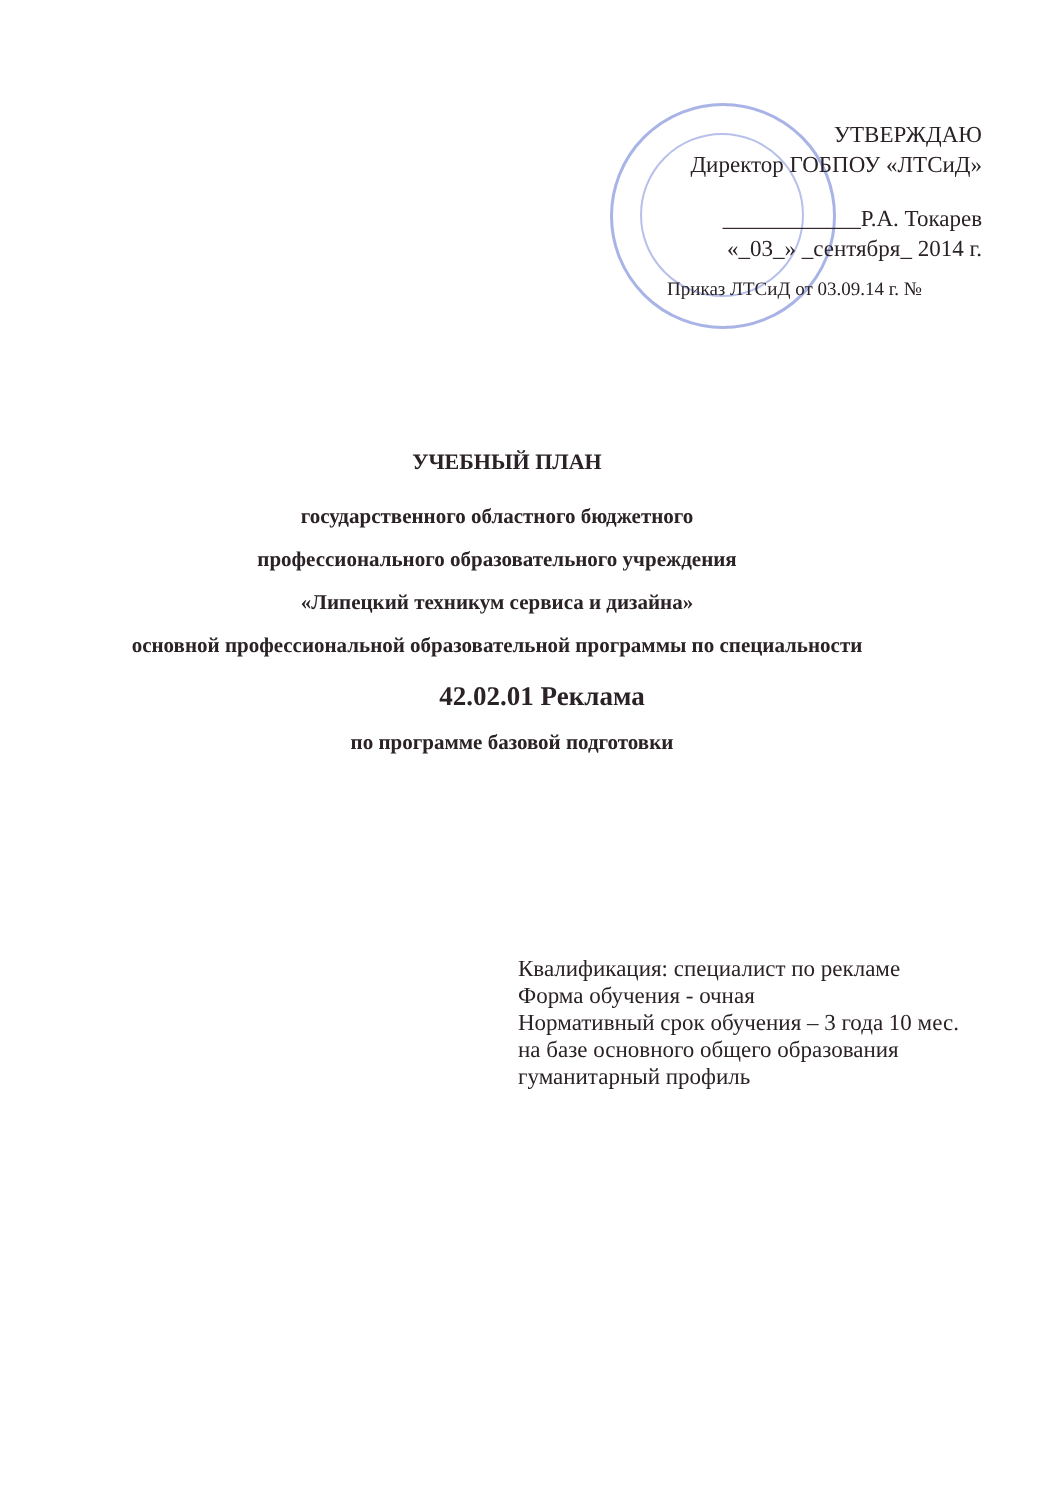УТВЕРЖДАЮ
Директор ГОБПОУ «ЛТСиД»
____________Р.А. Токарев
«_03_» _сентября_ 2014 г.
Приказ ЛТСиД от 03.09.14 г. №
УЧЕБНЫЙ ПЛАН
государственного областного бюджетного
профессионального образовательного учреждения
«Липецкий техникум сервиса и дизайна»
основной профессиональной образовательной программы по специальности
42.02.01 Реклама
по программе базовой подготовки
Квалификация: специалист по рекламе
Форма обучения - очная
Нормативный срок обучения – 3 года 10 мес.
на базе основного общего образования
гуманитарный профиль